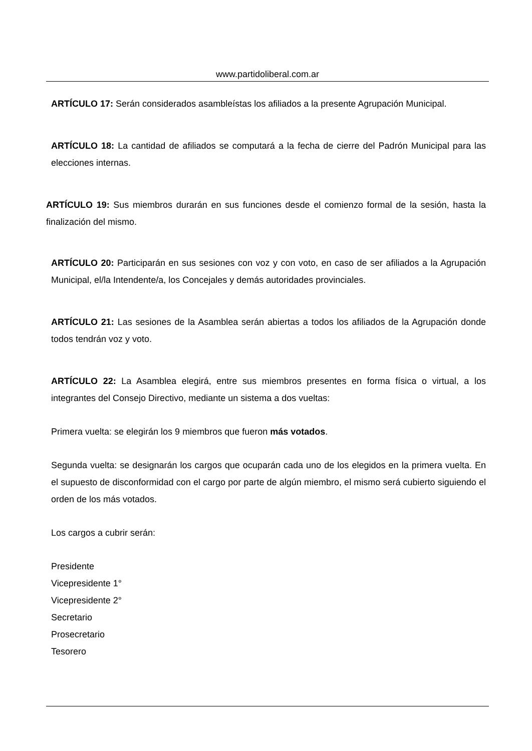www.partidoliberal.com.ar
ARTÍCULO 17: Serán considerados asambleístas los afiliados a la presente Agrupación Municipal.
ARTÍCULO 18: La cantidad de afiliados se computará a la fecha de cierre del Padrón Municipal para las elecciones internas.
ARTÍCULO 19: Sus miembros durarán en sus funciones desde el comienzo formal de la sesión, hasta la finalización del mismo.
ARTÍCULO 20: Participarán en sus sesiones con voz y con voto, en caso de ser afiliados a la Agrupación Municipal, el/la Intendente/a, los Concejales y demás autoridades provinciales.
ARTÍCULO 21: Las sesiones de la Asamblea serán abiertas a todos los afiliados de la Agrupación donde todos tendrán voz y voto.
ARTÍCULO 22: La Asamblea elegirá, entre sus miembros presentes en forma física o virtual, a los integrantes del Consejo Directivo, mediante un sistema a dos vueltas:
Primera vuelta: se elegirán los 9 miembros que fueron más votados.
Segunda vuelta: se designarán los cargos que ocuparán cada uno de los elegidos en la primera vuelta. En el supuesto de disconformidad con el cargo por parte de algún miembro, el mismo será cubierto siguiendo el orden de los más votados.
Los cargos a cubrir serán:
Presidente
Vicepresidente 1°
Vicepresidente 2°
Secretario
Prosecretario
Tesorero